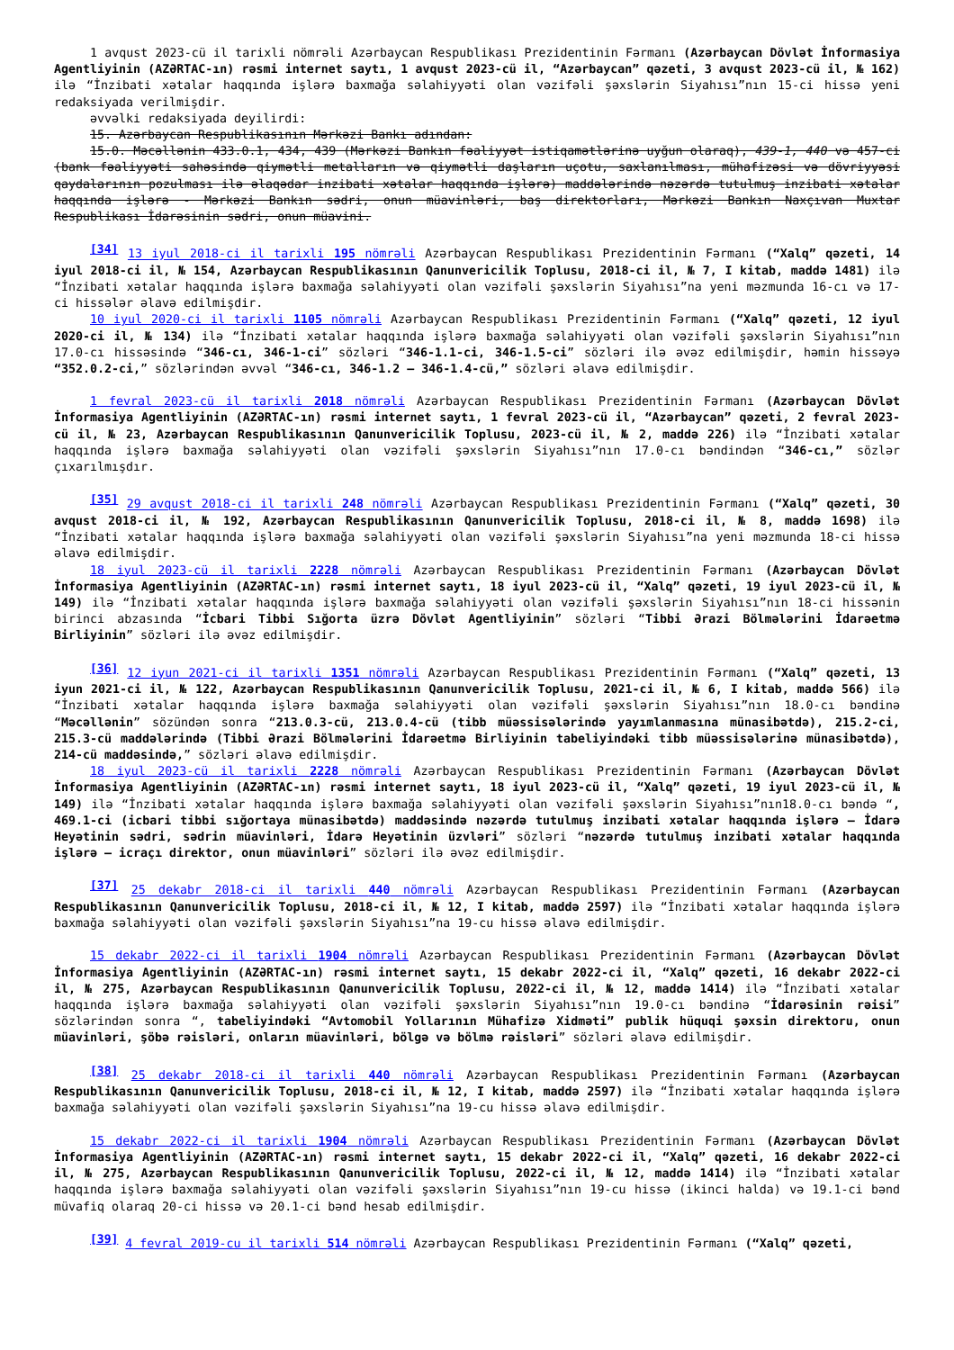1 avqust 2023-cü il tarixli nömrəli Azərbaycan Respublikası Prezidentinin Fərmanı (Azərbaycan Dövlət İnformasiya Agentliyinin (AZƏRTAC-ın) rəsmi internet saytı, 1 avqust 2023-cü il, “Azərbaycan” qəzeti, 3 avqust 2023-cü il, № 162) ilə “İnzibati xətalar haqqında işlərə baxmağa səlahiyyəti olan vəzifəli şəxslərin Siyahısı”nın 15-ci hissə yeni redaksiyada verilmişdir.
əvvəlki redaksiyada deyilirdi:
15. Azərbaycan Respublikasının Mərkəzi Bankı adından:
15.0. Məcəllənin 433.0.1, 434, 439 (Mərkəzi Bankın fəaliyyət istiqamətlərinə uyğun olaraq), 439-1, 440 və 457-ci (bank fəaliyyəti sahəsində qiymətli metalların və qiymətli daşların uçotu, saxlanılması, mühafizəsi və dövriyyəsi qaydalarının pozulması ilə əlaqədar inzibati xətalar haqqında işlərə) maddələrində nəzərdə tutulmuş inzibati xətalar haqqında işlərə - Mərkəzi Bankın sədri, onun müavinləri, baş direktorları, Mərkəzi Bankın Naxçıvan Muxtar Respublikası İdarəsinin sədri, onun müavini.
<sup>[34]</sup> 13 iyul 2018-ci il tarixli 195 nömrəli Azərbaycan Respublikası Prezidentinin Fərmanı (“Xalq” qəzeti, 14 iyul 2018-ci il, № 154, Azərbaycan Respublikasının Qanunvericilik Toplusu, 2018-ci il, № 7, I kitab, maddə 1481) ilə “İnzibati xətalar haqqında işlərə baxmağa səlahiyyəti olan vəzifəli şəxslərin Siyahısı”na yeni məzmunda 16-cı və 17-ci hissələr əlavə edilmişdir.
10 iyul 2020-ci il tarixli 1105 nömrəli Azərbaycan Respublikası Prezidentinin Fərmanı (“Xalq” qəzeti, 12 iyul 2020-ci il, № 134) ilə “İnzibati xətalar haqqında işlərə baxmağa səlahiyyəti olan vəzifəli şəxslərin Siyahısı”nın 17.0-cı hissəsində “346-cı, 346-1-ci” sözləri “346-1.1-ci, 346-1.5-ci” sözləri ilə əvəz edilmişdir, həmin hissəyə “352.0.2-ci,” sözlərindən əvvəl “346-cı, 346-1.2 – 346-1.4-cü,” sözləri əlavə edilmişdir.
1 fevral 2023-cü il tarixli 2018 nömrəli Azərbaycan Respublikası Prezidentinin Fərmanı (Azərbaycan Dövlət İnformasiya Agentliyinin (AZƏRTAC-ın) rəsmi internet saytı, 1 fevral 2023-cü il, “Azərbaycan” qəzeti, 2 fevral 2023-cü il, № 23, Azərbaycan Respublikasının Qanunvericilik Toplusu, 2023-cü il, № 2, maddə 226) ilə “İnzibati xətalar haqqında işlərə baxmağa səlahiyyəti olan vəzifəli şəxslərin Siyahısı”nın 17.0-cı bəndindən “346-cı,” sözlər çıxarılmışdır.
<sup>[35]</sup> 29 avqust 2018-ci il tarixli 248 nömrəli Azərbaycan Respublikası Prezidentinin Fərmanı (“Xalq” qəzeti, 30 avqust 2018-ci il, № 192, Azərbaycan Respublikasının Qanunvericilik Toplusu, 2018-ci il, № 8, maddə 1698) ilə “İnzibati xətalar haqqında işlərə baxmağa səlahiyyəti olan vəzifəli şəxslərin Siyahısı”na yeni məzmunda 18-ci hissə əlavə edilmişdir.
18 iyul 2023-cü il tarixli 2228 nömrəli Azərbaycan Respublikası Prezidentinin Fərmanı (Azərbaycan Dövlət İnformasiya Agentliyinin (AZƏRTAC-ın) rəsmi internet saytı, 18 iyul 2023-cü il, “Xalq” qəzeti, 19 iyul 2023-cü il, № 149) ilə “İnzibati xətalar haqqında işlərə baxmağa səlahiyyəti olan vəzifəli şəxslərin Siyahısı”nın 18-ci hissənin birinci abzasında “İcbari Tibbi Sığorta üzrə Dövlət Agentliyinin” sözləri “Tibbi Ərazi Bölmələrini İdarəetmə Birliyinin” sözləri ilə əvəz edilmişdir.
<sup>[36]</sup> 12 iyun 2021-ci il tarixli 1351 nömrəli Azərbaycan Respublikası Prezidentinin Fərmanı (“Xalq” qəzeti, 13 iyun 2021-ci il, № 122, Azərbaycan Respublikasının Qanunvericilik Toplusu, 2021-ci il, № 6, I kitab, maddə 566) ilə “İnzibati xətalar haqqında işlərə baxmağa səlahiyyəti olan vəzifəli şəxslərin Siyahısı”nın 18.0-cı bəndinə “Məcəllənin” sözündən sonra “213.0.3-cü, 213.0.4-cü (tibb müəssisələrində yayımlanmasına münasibətdə), 215.2-ci, 215.3-cü maddələrində (Tibbi Ərazi Bölmələrini İdarəetmə Birliyinin tabeliyindəki tibb müəssisələrinə münasibətdə), 214-cü maddəsində,” sözləri əlavə edilmişdir.
18 iyul 2023-cü il tarixli 2228 nömrəli Azərbaycan Respublikası Prezidentinin Fərmanı (Azərbaycan Dövlət İnformasiya Agentliyinin (AZƏRTAC-ın) rəsmi internet saytı, 18 iyul 2023-cü il, “Xalq” qəzeti, 19 iyul 2023-cü il, № 149) ilə “İnzibati xətalar haqqında işlərə baxmağa səlahiyyəti olan vəzifəli şəxslərin Siyahısı”nın18.0-cı bəndə “, 469.1-ci (icbari tibbi sığortaya münasibətdə) maddəsində nəzərdə tutulmuş inzibati xətalar haqqında işlərə – İdarə Heyətinin sədri, sədrin müavinləri, İdarə Heyətinin üzvləri” sözləri “nəzərdə tutulmuş inzibati xətalar haqqında işlərə – icraçı direktor, onun müavinləri” sözləri ilə əvəz edilmişdir.
<sup>[37]</sup> 25 dekabr 2018-ci il tarixli 440 nömrəli Azərbaycan Respublikası Prezidentinin Fərmanı (Azərbaycan Respublikasının Qanunvericilik Toplusu, 2018-ci il, № 12, I kitab, maddə 2597) ilə “İnzibati xətalar haqqında işlərə baxmağa səlahiyyəti olan vəzifəli şəxslərin Siyahısı”na 19-cu hissə əlavə edilmişdir.
15 dekabr 2022-ci il tarixli 1904 nömrəli Azərbaycan Respublikası Prezidentinin Fərmanı (Azərbaycan Dövlət İnformasiya Agentliyinin (AZƏRTAC-ın) rəsmi internet saytı, 15 dekabr 2022-ci il, “Xalq” qəzeti, 16 dekabr 2022-ci il, № 275, Azərbaycan Respublikasının Qanunvericilik Toplusu, 2022-ci il, № 12, maddə 1414) ilə “İnzibati xətalar haqqında işlərə baxmağa səlahiyyəti olan vəzifəli şəxslərin Siyahısı”nın 19.0-cı bəndinə “İdarəsinin rəisi” sözlərindən sonra “, tabeliyindəki “Avtomobil Yollarının Mühafizə Xidməti” publik hüquqi şəxsin direktoru, onun müavinləri, şöbə rəisləri, onların müavinləri, bölgə və bölmə rəisləri” sözləri əlavə edilmişdir.
<sup>[38]</sup> 25 dekabr 2018-ci il tarixli 440 nömrəli Azərbaycan Respublikası Prezidentinin Fərmanı (Azərbaycan Respublikasının Qanunvericilik Toplusu, 2018-ci il, № 12, I kitab, maddə 2597) ilə “İnzibati xətalar haqqında işlərə baxmağa səlahiyyəti olan vəzifəli şəxslərin Siyahısı”na 19-cu hissə əlavə edilmişdir.
15 dekabr 2022-ci il tarixli 1904 nömrəli Azərbaycan Respublikası Prezidentinin Fərmanı (Azərbaycan Dövlət İnformasiya Agentliyinin (AZƏRTAC-ın) rəsmi internet saytı, 15 dekabr 2022-ci il, “Xalq” qəzeti, 16 dekabr 2022-ci il, № 275, Azərbaycan Respublikasının Qanunvericilik Toplusu, 2022-ci il, № 12, maddə 1414) ilə “İnzibati xətalar haqqında işlərə baxmağa səlahiyyəti olan vəzifəli şəxslərin Siyahısı”nın 19-cu hissə (ikinci halda) və 19.1-ci bənd müvafiq olaraq 20-ci hissə və 20.1-ci bənd hesab edilmişdir.
<sup>[39]</sup> 4 fevral 2019-cu il tarixli 514 nömrəli Azərbaycan Respublikası Prezidentinin Fərmanı (“Xalq” qəzeti,